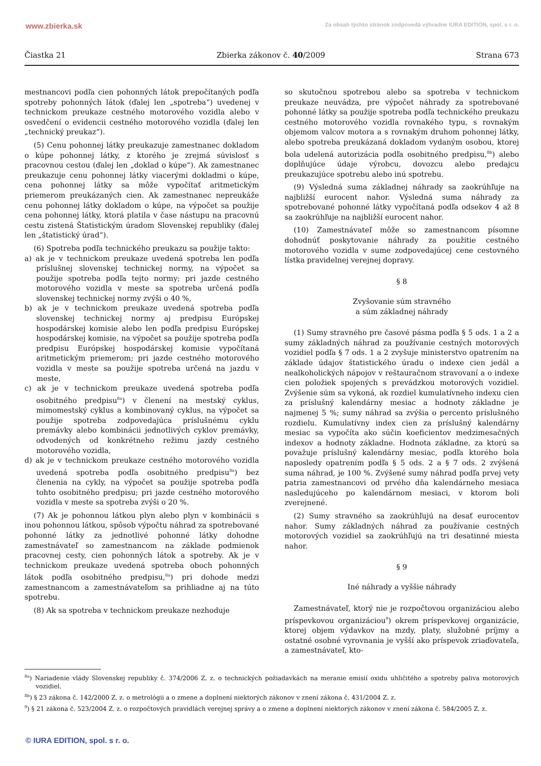www.zbierka.sk Za obsah týchto stránok zodpovedá výhradne IURA EDITION, spol. s r. o.
Čiastka 21 Zbierka zákonov č. 40/2009 Strana 673
mestnancovi podľa cien pohonných látok prepočítaných podľa spotreby pohonných látok (ďalej len „spotreba“) uvedenej v technickom preukaze cestného motorového vozidla alebo v osvedčení o evidencii cestného motorového vozidla (ďalej len „technický preukaz“).
(5) Cenu pohonnej látky preukazuje zamestnanec dokladom o kúpe pohonnej látky, z ktorého je zrejmá súvislosť s pracovnou cestou (ďalej len „doklad o kúpe“). Ak zamestnanec preukazuje cenu pohonnej látky viacerými dokladmi o kúpe, cena pohonnej látky sa môže vypočítať aritmetickým priemerom preukázaných cien. Ak zamestnanec nepreukáže cenu pohonnej látky dokladom o kúpe, na výpočet sa použije cena pohonnej látky, ktorá platila v čase nástupu na pracovnú cestu zistená Štatistickým úradom Slovenskej republiky (ďalej len „štatistický úrad“).
(6) Spotreba podľa technického preukazu sa použije takto:
a) ak je v technickom preukaze uvedená spotreba len podľa príslušnej slovenskej technickej normy, na výpočet sa použije spotreba podľa tejto normy; pri jazde cestného motorového vozidla v meste sa spotreba určená podľa slovenskej technickej normy zvýši o 40 %,
b) ak je v technickom preukaze uvedená spotreba podľa slovenskej technickej normy aj predpisu Európskej hospodárskej komisie alebo len podľa predpisu Európskej hospodárskej komisie, na výpočet sa použije spotreba podľa predpisu Európskej hospodárskej komisie vypočítaná aritmetickým priemerom; pri jazde cestného motorového vozidla v meste sa použije spotreba určená na jazdu v meste,
c) ak je v technickom preukaze uvedená spotreba podľa osobitného predpisu<sup>8a</sup>) v členení na mestský cyklus, mimomestský cyklus a kombinovaný cyklus, na výpočet sa použije spotreba zodpovedajúca príslušnému cyklu premávky alebo kombinácii jednotlivých cyklov premávky, odvodených od konkrétneho režimu jazdy cestného motorového vozidla,
d) ak je v technickom preukaze cestného motorového vozidla uvedená spotreba podľa osobitného predpisu<sup>8a</sup>) bez členenia na cykly, na výpočet sa použije spotreba podľa tohto osobitného predpisu; pri jazde cestného motorového vozidla v meste sa spotreba zvýši o 20 %.
(7) Ak je pohonnou látkou plyn alebo plyn v kombinácii s inou pohonnou látkou, spôsob výpočtu náhrad za spotrebované pohonné látky za jednotlivé pohonné látky dohodne zamestnávateľ so zamestnancom na základe podmienok pracovnej cesty, cien pohonných látok a spotreby. Ak je v technickom preukaze uvedená spotreba oboch pohonných látok podľa osobitného predpisu,<sup>8a</sup>) pri dohode medzi zamestnancom a zamestnávateľom sa prihliadne aj na túto spotrebu.
(8) Ak sa spotreba v technickom preukaze nezhoduje
so skutočnou spotrebou alebo sa spotreba v technickom preukaze neuvádza, pre výpočet náhrady za spotrebované pohonné látky sa použije spotreba podľa technického preukazu cestného motorového vozidla rovnakého typu, s rovnakým objemom valcov motora a s rovnakým druhom pohonnej látky, alebo spotreba preukázaná dokladom vydaným osobou, ktorej bola udelená autorizácia podľa osobitného predpisu,<sup>8b</sup>) alebo doplňujúce údaje výrobcu, dovozcu alebo predajcu preukazujúce spotrebu alebo inú spotrebu.
(9) Výsledná suma základnej náhrady sa zaokrúhľuje na najbližší eurocent nahor. Výsledná suma náhrady za spotrebované pohonné látky vypočítaná podľa odsekov 4 až 8 sa zaokrúhľuje na najbližší eurocent nahor.
(10) Zamestnávateľ môže so zamestnancom písomne dohodnúť poskytovanie náhrady za použitie cestného motorového vozidla v sume zodpovedajúcej cene cestovného lístka pravidelnej verejnej dopravy.
§ 8
Zvyšovanie súm stravného
a súm základnej náhrady
(1) Sumy stravného pre časové pásma podľa § 5 ods. 1 a 2 a sumy základných náhrad za používanie cestných motorových vozidiel podľa § 7 ods. 1 a 2 zvyšuje ministerstvo opatrením na základe údajov štatistického úradu o indexe cien jedál a nealkoholických nápojov v reštauračnom stravovaní a o indexe cien položiek spojených s prevádzkou motorových vozidiel. Zvýšenie súm sa vykoná, ak rozdiel kumulatívneho indexu cien za príslušný kalendárny mesiac a hodnoty základne je najmenej 5 %; sumy náhrad sa zvýšia o percento príslušného rozdielu. Kumulatívny index cien za príslušný kalendárny mesiac sa vypočíta ako súčin koeficientov medzimesačných indexov a hodnoty základne. Hodnota základne, za ktorú sa považuje príslušný kalendárny mesiac, podľa ktorého bola naposledy opatrením podľa § 5 ods. 2 a § 7 ods. 2 zvýšená suma náhrad, je 100 %. Zvýšené sumy náhrad podľa prvej vety patria zamestnancovi od prvého dňa kalendárneho mesiaca nasledujúceho po kalendárnom mesiaci, v ktorom boli zverejnené.
(2) Sumy stravného sa zaokrúhľujú na desať eurocentov nahor. Sumy základných náhrad za používanie cestných motorových vozidiel sa zaokrúhľujú na tri desatinné miesta nahor.
§ 9
Iné náhrady a vyššie náhrady
Zamestnávateľ, ktorý nie je rozpočtovou organizáciou alebo príspevkovou organizáciou<sup>9</sup>) okrem príspevkovej organizácie, ktorej objem výdavkov na mzdy, platy, služobné príjmy a ostatné osobné vyrovnania je vyšší ako príspevok zriaďovateľa, a zamestnávateľ, kto-
<sup>8a</sup>) Nariadenie vlády Slovenskej republiky č. 374/2006 Z. z. o technických požiadavkách na meranie emisií oxidu uhličitého a spotreby paliva motorových vozidiel.
<sup>8b</sup>) § 23 zákona č. 142/2000 Z. z. o metrológii a o zmene a doplnení niektorých zákonov v znení zákona č. 431/2004 Z. z.
<sup>9</sup>) § 21 zákona č. 523/2004 Z. z. o rozpočtových pravidlách verejnej správy a o zmene a doplnení niektorých zákonov v znení zákona č. 584/2005 Z. z.
© IURA EDITION, spol. s r. o.